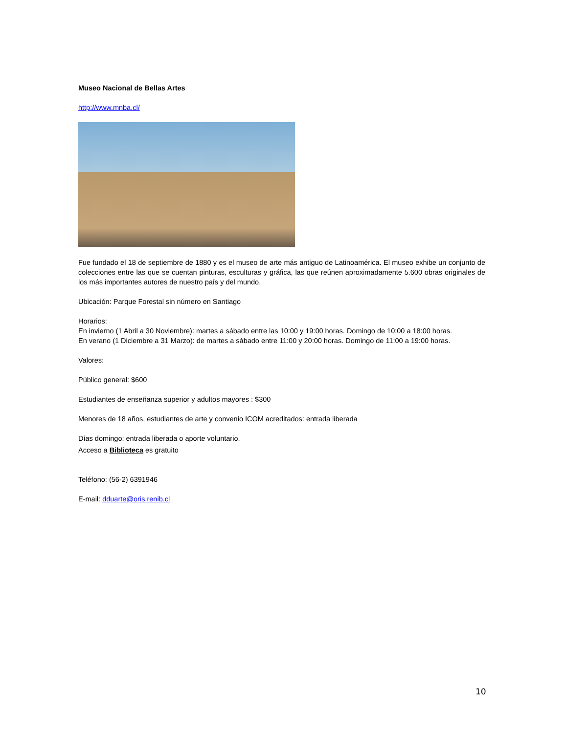Museo Nacional de Bellas Artes
http://www.mnba.cl/
Fue fundado el 18 de septiembre de 1880 y es el museo de arte más antiguo de Latinoamérica. El museo exhibe un conjunto de colecciones entre las que se cuentan pinturas, esculturas y gráfica, las que reúnen aproximadamente 5.600 obras originales de los más importantes autores de nuestro país y del mundo.
Ubicación: Parque Forestal sin número en Santiago
Horarios:
En invierno (1 Abril a 30 Noviembre): martes a sábado entre las 10:00 y 19:00 horas. Domingo de 10:00 a 18:00 horas.
En verano (1 Diciembre a 31 Marzo): de martes a sábado entre 11:00 y 20:00 horas. Domingo de 11:00 a 19:00 horas.
Valores:
Público general: $600
Estudiantes de enseñanza superior y adultos mayores : $300
Menores de 18 años, estudiantes de arte y convenio ICOM acreditados: entrada liberada
Días domingo: entrada liberada o aporte voluntario.
Acceso a Biblioteca es gratuito
Teléfono: (56-2) 6391946
E-mail: dduarte@oris.renib.cl
10